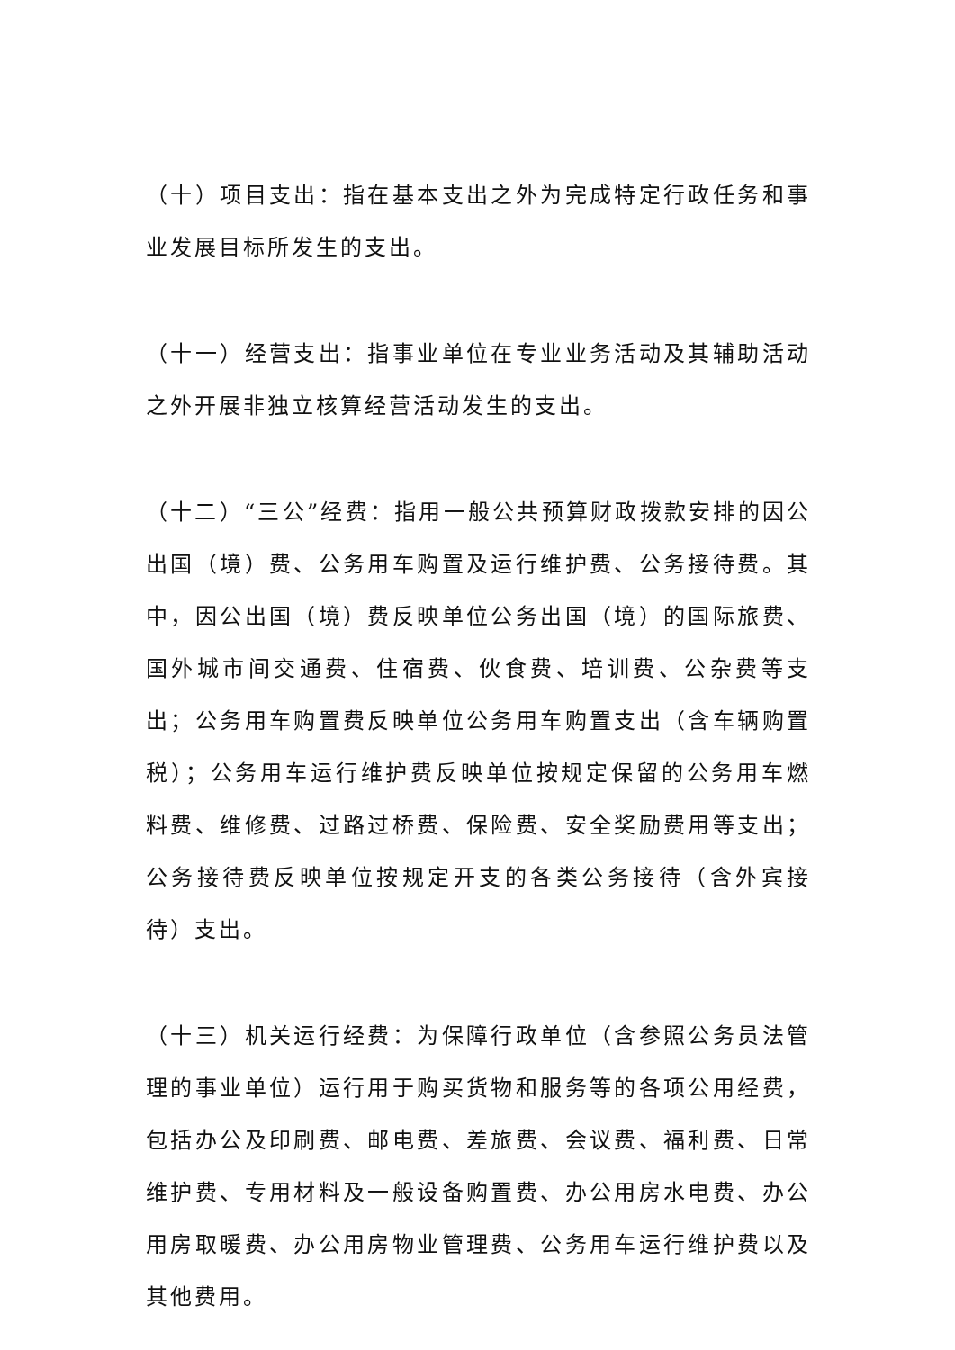（十）项目支出：指在基本支出之外为完成特定行政任务和事业发展目标所发生的支出。
（十一）经营支出：指事业单位在专业业务活动及其辅助活动之外开展非独立核算经营活动发生的支出。
（十二）“三公”经费：指用一般公共预算财政拨款安排的因公出国（境）费、公务用车购置及运行维护费、公务接待费。其中，因公出国（境）费反映单位公务出国（境）的国际旅费、国外城市间交通费、住宿费、伙食费、培训费、公杂费等支出；公务用车购置费反映单位公务用车购置支出（含车辆购置税）；公务用车运行维护费反映单位按规定保留的公务用车燃料费、维修费、过路过桥费、保险费、安全奖励费用等支出；公务接待费反映单位按规定开支的各类公务接待（含外宾接待）支出。
（十三）机关运行经费：为保障行政单位（含参照公务员法管理的事业单位）运行用于购买货物和服务等的各项公用经费，包括办公及印刷费、邮电费、差旅费、会议费、福利费、日常维护费、专用材料及一般设备购置费、办公用房水电费、办公用房取暖费、办公用房物业管理费、公务用车运行维护费以及其他费用。